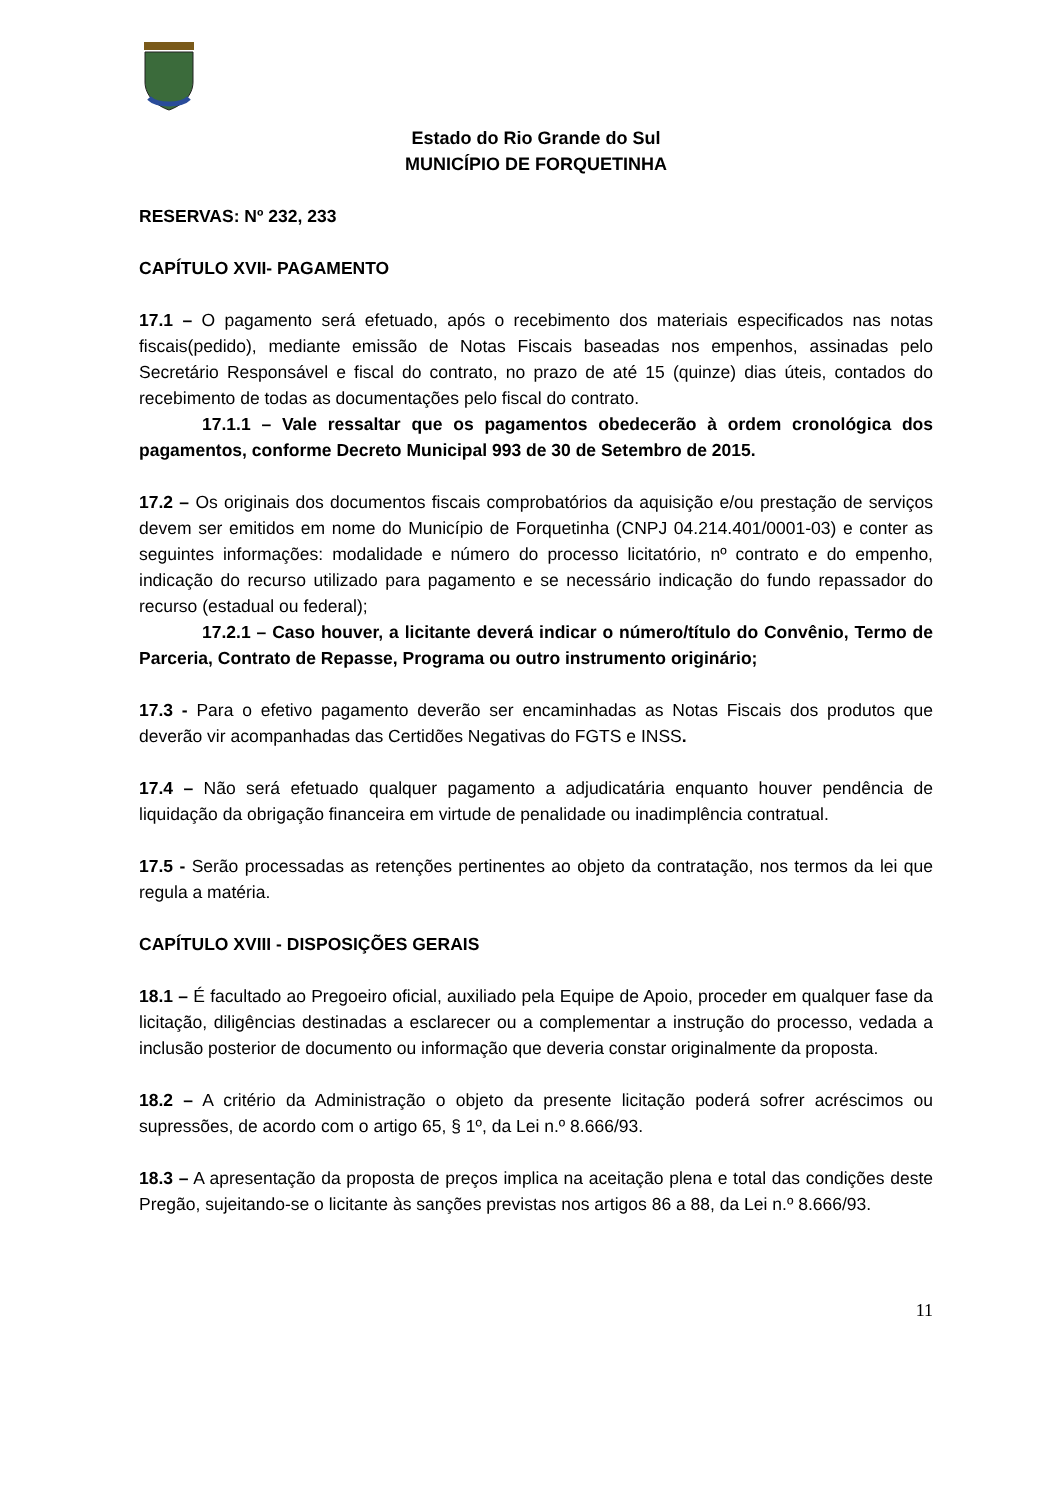Estado do Rio Grande do Sul
MUNICÍPIO DE FORQUETINHA
RESERVAS: Nº 232, 233
CAPÍTULO XVII- PAGAMENTO
17.1 – O pagamento será efetuado, após o recebimento dos materiais especificados nas notas fiscais(pedido), mediante emissão de Notas Fiscais baseadas nos empenhos, assinadas pelo Secretário Responsável e fiscal do contrato, no prazo de até 15 (quinze) dias úteis, contados do recebimento de todas as documentações pelo fiscal do contrato.
17.1.1 – Vale ressaltar que os pagamentos obedecerão à ordem cronológica dos pagamentos, conforme Decreto Municipal 993 de 30 de Setembro de 2015.
17.2 – Os originais dos documentos fiscais comprobatórios da aquisição e/ou prestação de serviços devem ser emitidos em nome do Município de Forquetinha (CNPJ 04.214.401/0001-03) e conter as seguintes informações: modalidade e número do processo licitatório, nº contrato e do empenho, indicação do recurso utilizado para pagamento e se necessário indicação do fundo repassador do recurso (estadual ou federal);
17.2.1 – Caso houver, a licitante deverá indicar o número/título do Convênio, Termo de Parceria, Contrato de Repasse, Programa ou outro instrumento originário;
17.3 - Para o efetivo pagamento deverão ser encaminhadas as Notas Fiscais dos produtos que deverão vir acompanhadas das Certidões Negativas do FGTS e INSS.
17.4 – Não será efetuado qualquer pagamento a adjudicatária enquanto houver pendência de liquidação da obrigação financeira em virtude de penalidade ou inadimplência contratual.
17.5 - Serão processadas as retenções pertinentes ao objeto da contratação, nos termos da lei que regula a matéria.
CAPÍTULO XVIII - DISPOSIÇÕES GERAIS
18.1 – É facultado ao Pregoeiro oficial, auxiliado pela Equipe de Apoio, proceder em qualquer fase da licitação, diligências destinadas a esclarecer ou a complementar a instrução do processo, vedada a inclusão posterior de documento ou informação que deveria constar originalmente da proposta.
18.2 – A critério da Administração o objeto da presente licitação poderá sofrer acréscimos ou supressões, de acordo com o artigo 65, § 1º, da Lei n.º 8.666/93.
18.3 – A apresentação da proposta de preços implica na aceitação plena e total das condições deste Pregão, sujeitando-se o licitante às sanções previstas nos artigos 86 a 88, da Lei n.º 8.666/93.
11